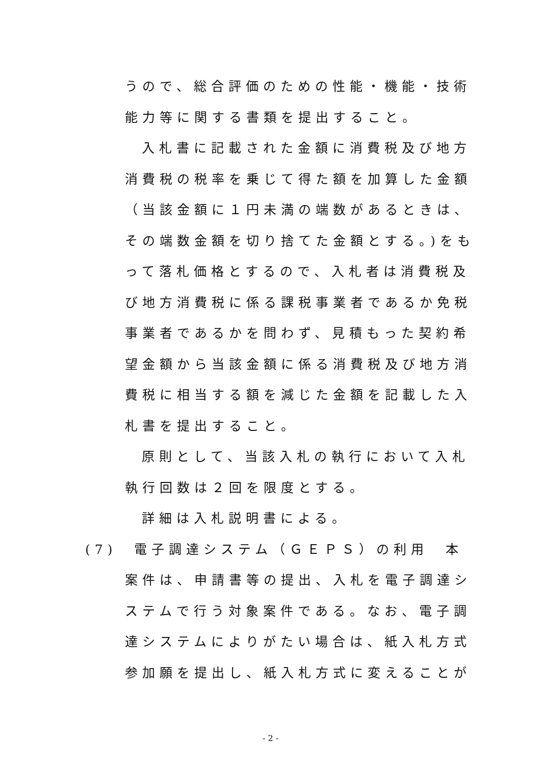うので、総合評価のための性能・機能・技術
能力等に関する書類を提出すること。
入札書に記載された金額に消費税及び地方
消費税の税率を乗じて得た額を加算した金額
（当該金額に１円未満の端数があるときは、
その端数金額を切り捨てた金額とする。)をも
って落札価格とするので、入札者は消費税及
び地方消費税に係る課税事業者であるか免税
事業者であるかを問わず、見積もった契約希
望金額から当該金額に係る消費税及び地方消
費税に相当する額を減じた金額を記載した入
札書を提出すること。
原則として、当該入札の執行において入札
執行回数は２回を限度とする。
詳細は入札説明書による。
(7)　電子調達システム（ＧＥＰＳ）の利用　本
案件は、申請書等の提出、入札を電子調達シ
ステムで行う対象案件である。なお、電子調
達システムによりがたい場合は、紙入札方式
参加願を提出し、紙入札方式に変えることが
- 2 -